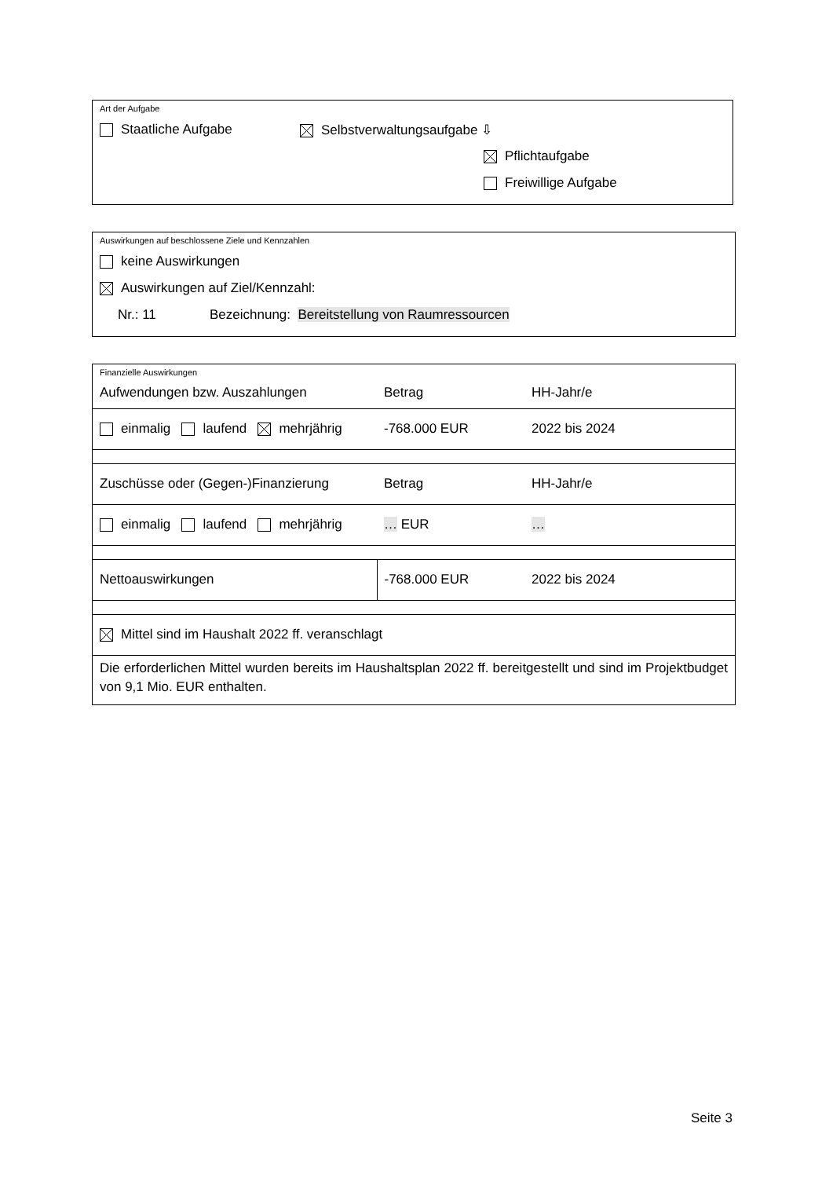Art der Aufgabe
Staatliche Aufgabe Selbstverwaltungsaufgabe ⇩
Pflichtaufgabe
Freiwillige Aufgabe
Auswirkungen auf beschlossene Ziele und Kennzahlen
keine Auswirkungen
Auswirkungen auf Ziel/Kennzahl:
Nr.: 11 Bezeichnung: Bereitstellung von Raumressourcen
| Finanzielle Auswirkungen | | |
| Aufwendungen bzw. Auszahlungen | Betrag | HH-Jahr/e |
| einmalig laufend mehrjährig | -768.000 EUR | 2022 bis 2024 |
| Zuschüsse oder (Gegen-)Finanzierung | Betrag | HH-Jahr/e |
| einmalig laufend mehrjährig | … EUR | … |
| Nettoauswirkungen | -768.000 EUR | 2022 bis 2024 |
| Mittel sind im Haushalt 2022 ff. veranschlagt | | |
| Die erforderlichen Mittel wurden bereits im Haushaltsplan 2022 ff. bereitgestellt und sind im Projektbudget von 9,1 Mio. EUR enthalten. | | |
Seite 3